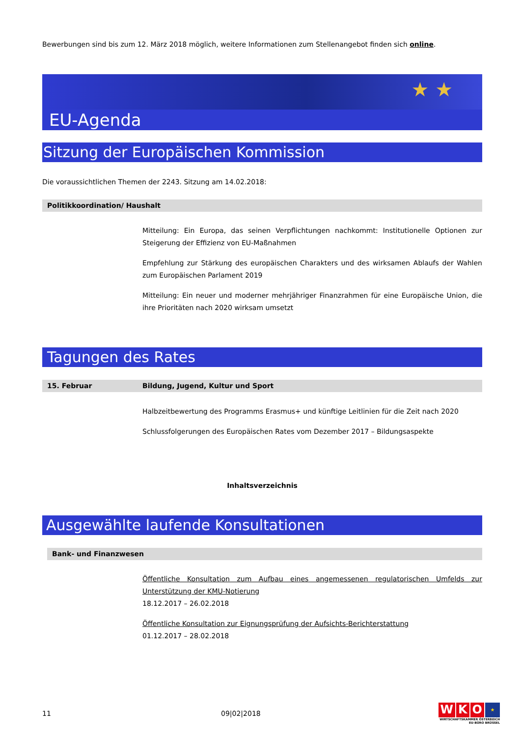Bewerbungen sind bis zum 12. März 2018 möglich, weitere Informationen zum Stellenangebot finden sich online.
EU-Agenda
★ ★
Sitzung der Europäischen Kommission
Die voraussichtlichen Themen der 2243. Sitzung am 14.02.2018:
Politikkoordination/ Haushalt
Mitteilung: Ein Europa, das seinen Verpflichtungen nachkommt: Institutionelle Optionen zur Steigerung der Effizienz von EU-Maßnahmen
Empfehlung zur Stärkung des europäischen Charakters und des wirksamen Ablaufs der Wahlen zum Europäischen Parlament 2019
Mitteilung: Ein neuer und moderner mehrjähriger Finanzrahmen für eine Europäische Union, die ihre Prioritäten nach 2020 wirksam umsetzt
Tagungen des Rates
15. Februar Bildung, Jugend, Kultur und Sport
Halbzeitbewertung des Programms Erasmus+ und künftige Leitlinien für die Zeit nach 2020
Schlussfolgerungen des Europäischen Rates vom Dezember 2017 – Bildungsaspekte
Inhaltsverzeichnis
Ausgewählte laufende Konsultationen
Bank- und Finanzwesen
Öffentliche Konsultation zum Aufbau eines angemessenen regulatorischen Umfelds zur Unterstützung der KMU-Notierung
18.12.2017 – 26.02.2018
Öffentliche Konsultation zur Eignungsprüfung der Aufsichts-Berichterstattung
01.12.2017 – 28.02.2018
11 09|02|2018
WKO ★
WIRTSCHAFTSKAMMER ÖSTERREICH
EU-BÜRO BRÜSSEL